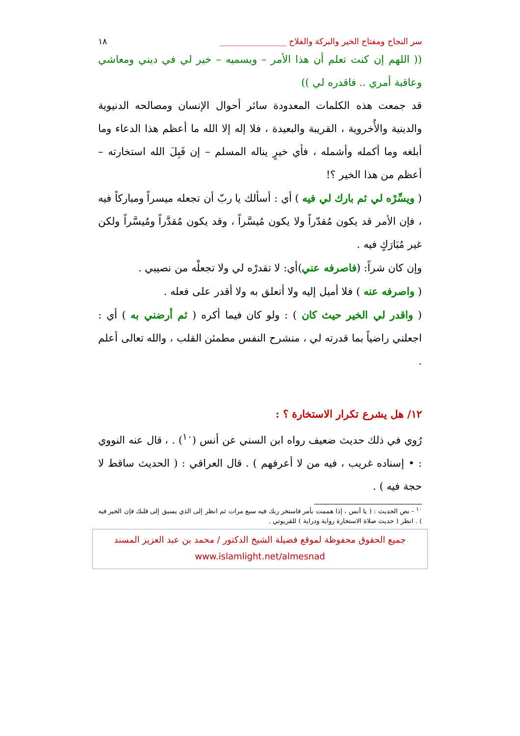سر النجاح ومفتاح الخير والبركة والفلاح ________________ ١٨
(( اللهم إن كنت تعلم أن هذا الأمر – ويسميه – خير لي في ديني ومعاشي وعاقبة أمري .. فاقدره لي ))
قد جمعت هذه الكلمات المعدودة سائر أحوال الإنسان ومصالحه الدنيوية والدينية والأُخروية ، القريبة والبعيدة ، فلا إله إلا الله ما أعظم هذا الدعاء وما أبلغه وما أكمله وأشمله ، فأي خيرٍ يناله المسلم – إن قَبِلَ الله استخارته – أعظم من هذا الخير ؟!
( ويسِّرْه لي ثم بارك لي فيه ) أي : أسألك يا ربّ أن تجعله ميسراً ومباركاً فيه ، فإن الأمر قد يكون مُقدّراً ولا يكون مُيسَّراً ، وقد يكون مُقدَّراً ومُيسَّراً ولكن غير مُبَارَكٍ فيه .
وإن كان شراً: (فاصرفه عني)أي: لا تقدرْه لي ولا تجعلْه من نصيبي .
( واصرفه عنه ) فلا أميل إليه ولا أتعلق به ولا أقدر على فعله .
( واقدر لي الخير حيث كان ) : ولو كان فيما أكره ( ثم أرضني به ) أي : اجعلني راضياً بما قدرته لي ، منشرح النفس مطمئن القلب ، والله تعالى أعلم .
١٢/ هل يشرع تكرار الاستخارة ؟ :
رُوي في ذلك حديث ضعيف رواه ابن السني عن أنس (<sup>١٠</sup>) . ، قال عنه النووي : • إسناده غريب ، فيه من لا أعرفهم ) . قال العراقي : ( الحديث ساقط لا حجة فيه ) .
<sup>١٠</sup> - نص الحديث : ( يا أنس ، إذا هممت بأمر فاستخر ربك فيه سبع مرات ثم انظر إلى الذي يسبق إلى قلبك فإن الخير فيه ) . انظر ( حديث صلاة الاستخارة رواية ودراية ) للقريوتي .
جميع الحقوق محفوظة لموقع فضيلة الشيخ الدكتور / محمد بن عبد العزيز المسند
www.islamlight.net/almesnad